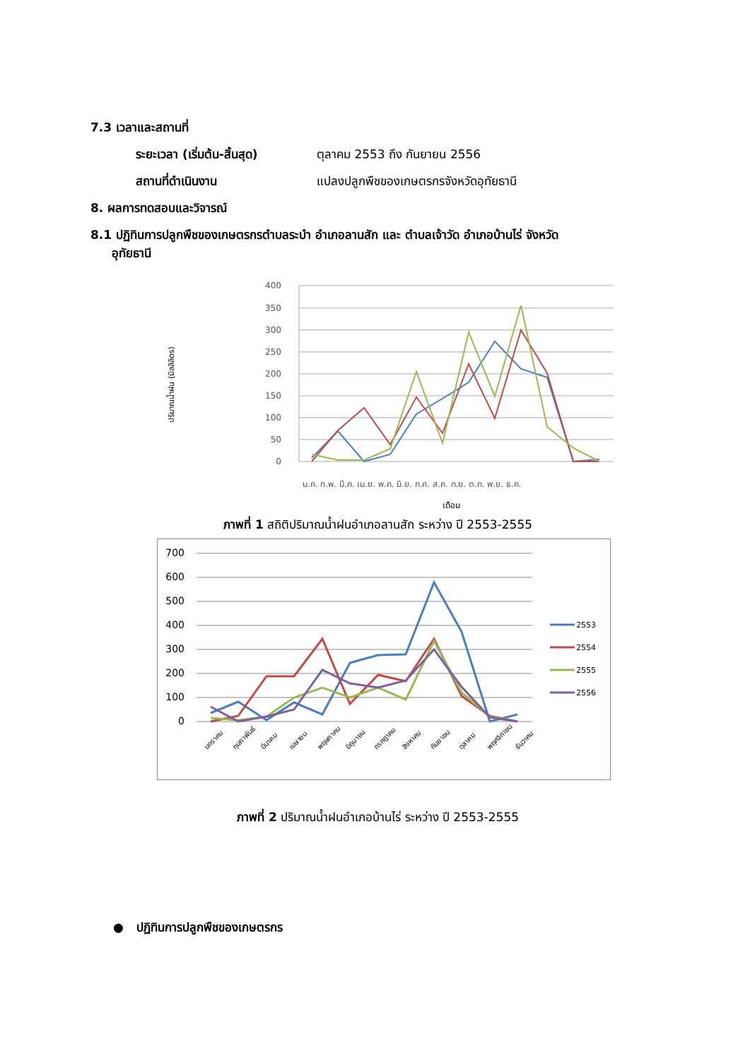7.3 เวลาและสถานที่
ระยะเวลา (เริ่มต้น-สิ้นสุด)
ตุลาคม 2553 ถึง กันยายน 2556
สถานที่ดำเนินงาน แปลงปลูกพืชของเกษตรกรจังหวัดอุทัยธานี
8. ผลการทดสอบและวิจารณ์
8.1 ปฏิทินการปลูกพืชของเกษตรกรตำบลระบำ อำเภอลานสัก และ ตำบลเจ้าวัด อำเภอบ้านไร่ จังหวัด
อุทัยธานี
400
350
300
250
200
150
100
50
0
ปริมาณน้ำฝน (มิลลิลิตร)
ม.ค. ก.พ. มี.ค. เม.ย. พ.ค. มิ.ย. ก.ค. ส.ค. ก.ย. ต.ค. พ.ย. ธ.ค.
เดือน
ภาพที่ 1 สถิติปริมาณน้ำฝนอำเภอลานสัก ระหว่าง ปี 2553-2555
700
600
500
400
300
200
100
0
มกราคม
กุมภาพันธ์
มีนาคม
เมษายน
พฤษภาคม
มิถุนายน
กรกฎาคม
สิงหาคม
กันยายน
ตุลาคม
พฤศจิกายน
ธันวาคม
2553
2554
2555
2556
ภาพที่ 2 ปริมาณน้ำฝนอำเภอบ้านไร่ ระหว่าง ปี 2553-2555
● ปฏิทินการปลูกพืชของเกษตรกร